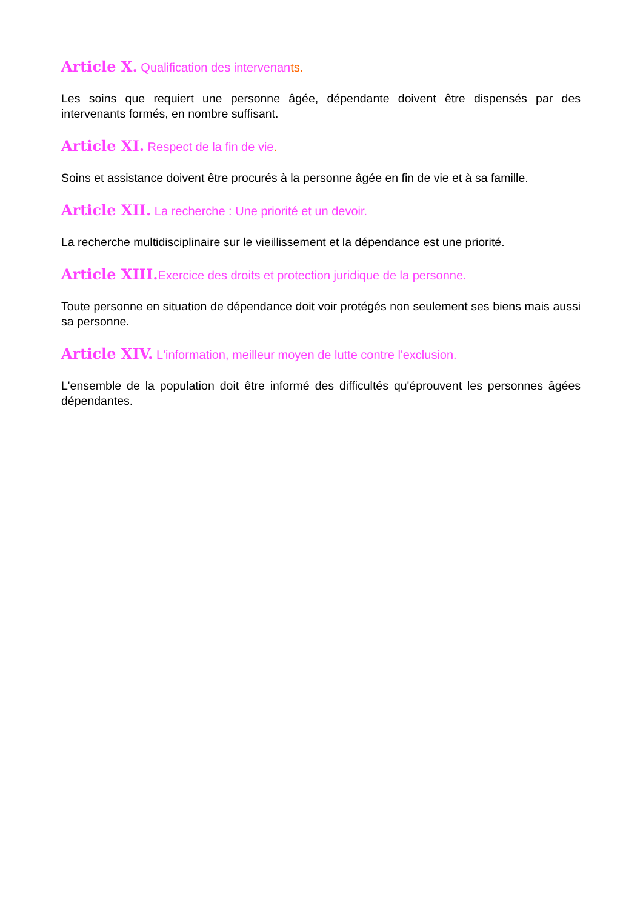Article X. Qualification des intervenants.
Les soins que requiert une personne âgée, dépendante doivent être dispensés par des intervenants formés, en nombre suffisant.
Article XI. Respect de la fin de vie.
Soins et assistance doivent être procurés à la personne âgée en fin de vie et à sa famille.
Article XII. La recherche : Une priorité et un devoir.
La recherche multidisciplinaire sur le vieillissement et la dépendance est une priorité.
Article XIII. Exercice des droits et protection juridique de la personne.
Toute personne en situation de dépendance doit voir protégés non seulement ses biens mais aussi sa personne.
Article XIV. L'information, meilleur moyen de lutte contre l'exclusion.
L'ensemble de la population doit être informé des difficultés qu'éprouvent les personnes âgées dépendantes.